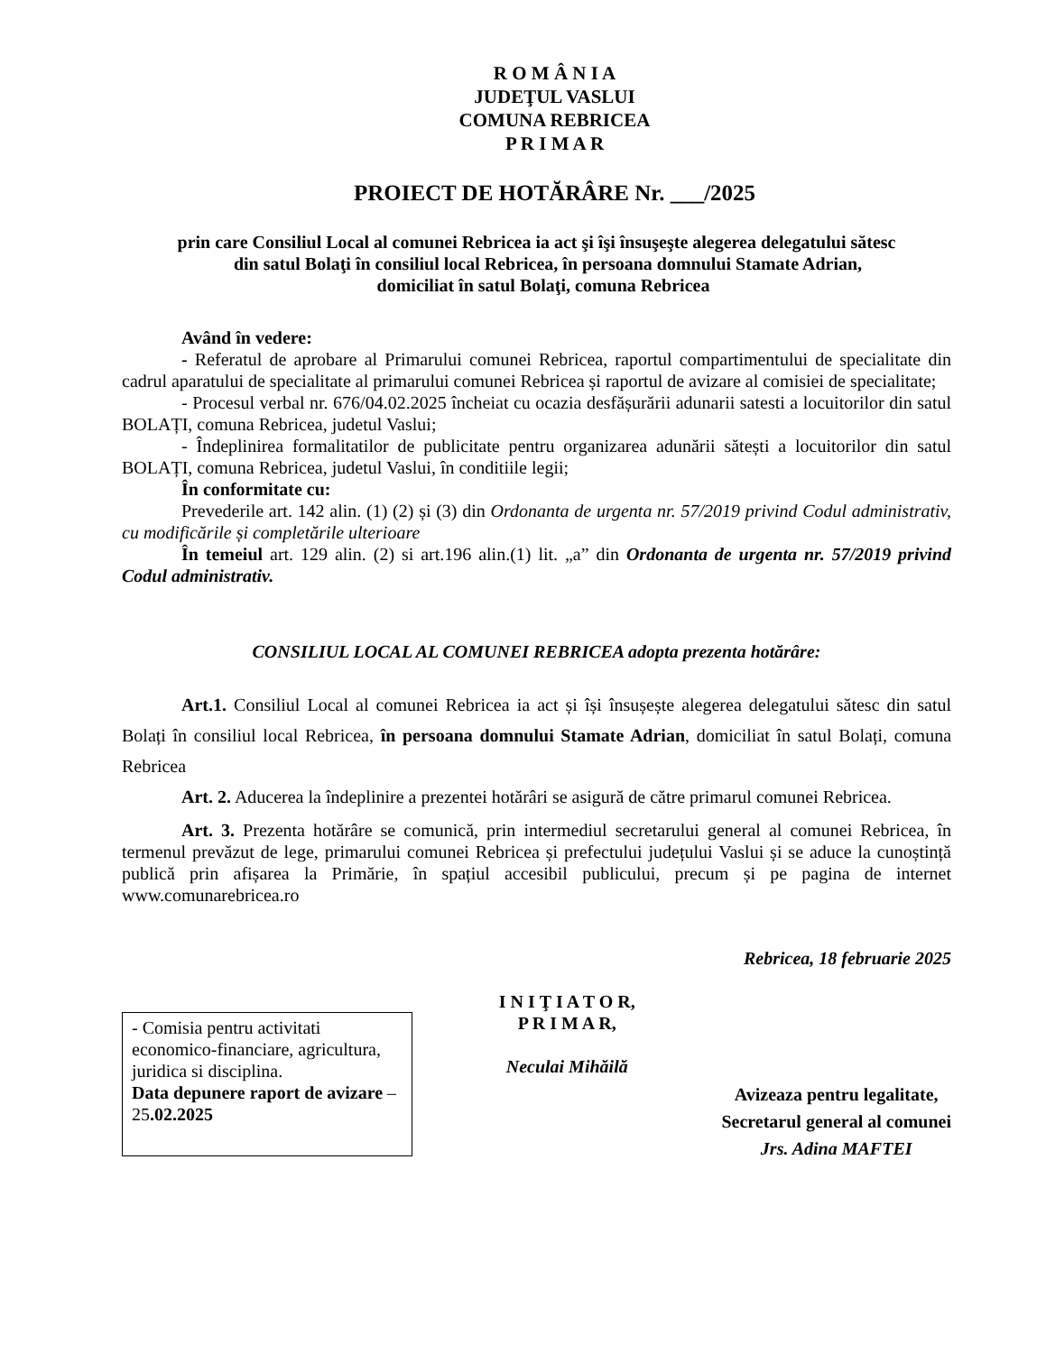R O M Â N I A
JUDEŢUL VASLUI
COMUNA REBRICEA
P R I M A R
PROIECT DE HOTĂRÂRE Nr. ___/2025
prin care Consiliul Local al comunei Rebricea ia act şi îşi însuşeşte alegerea delegatului sătesc
din satul Bolaţi în consiliul local Rebricea, în persoana domnului Stamate Adrian,
domiciliat în satul Bolaţi, comuna Rebricea
Având în vedere:
- Referatul de aprobare al Primarului comunei Rebricea, raportul compartimentului de specialitate din cadrul aparatului de specialitate al primarului comunei Rebricea și raportul de avizare al comisiei de specialitate;
- Procesul verbal nr. 676/04.02.2025 încheiat cu ocazia desfășurării adunarii satesti a locuitorilor din satul BOLAȚI, comuna Rebricea, judetul Vaslui;
- Îndeplinirea formalitatilor de publicitate pentru organizarea adunării sătești a locuitorilor din satul BOLAȚI, comuna Rebricea, judetul Vaslui, în conditiile legii;
În conformitate cu:
Prevederile art. 142 alin. (1) (2) și (3) din Ordonanta de urgenta nr. 57/2019 privind Codul administrativ, cu modificările și completările ulterioare
În temeiul art. 129 alin. (2) si art.196 alin.(1) lit. „a” din Ordonanta de urgenta nr. 57/2019 privind Codul administrativ.
CONSILIUL LOCAL AL COMUNEI REBRICEA adopta prezenta hotărâre:
Art.1. Consiliul Local al comunei Rebricea ia act și își însușește alegerea delegatului sătesc din satul Bolați în consiliul local Rebricea, în persoana domnului Stamate Adrian, domiciliat în satul Bolați, comuna Rebricea
Art. 2. Aducerea la îndeplinire a prezentei hotărâri se asigură de către primarul comunei Rebricea.
Art. 3. Prezenta hotărâre se comunică, prin intermediul secretarului general al comunei Rebricea, în termenul prevăzut de lege, primarului comunei Rebricea și prefectului județului Vaslui și se aduce la cunoștință publică prin afișarea la Primărie, în spațiul accesibil publicului, precum și pe pagina de internet www.comunarebricea.ro
Rebricea, 18 februarie 2025
- Comisia pentru activitati economico-financiare, agricultura, juridica si disciplina.
Data depunere raport de avizare – 25.02.2025
I N I Ţ I A T O R,
P R I M A R,
Neculai Mihăilă
Avizeaza pentru legalitate,
Secretarul general al comunei
Jrs. Adina MAFTEI